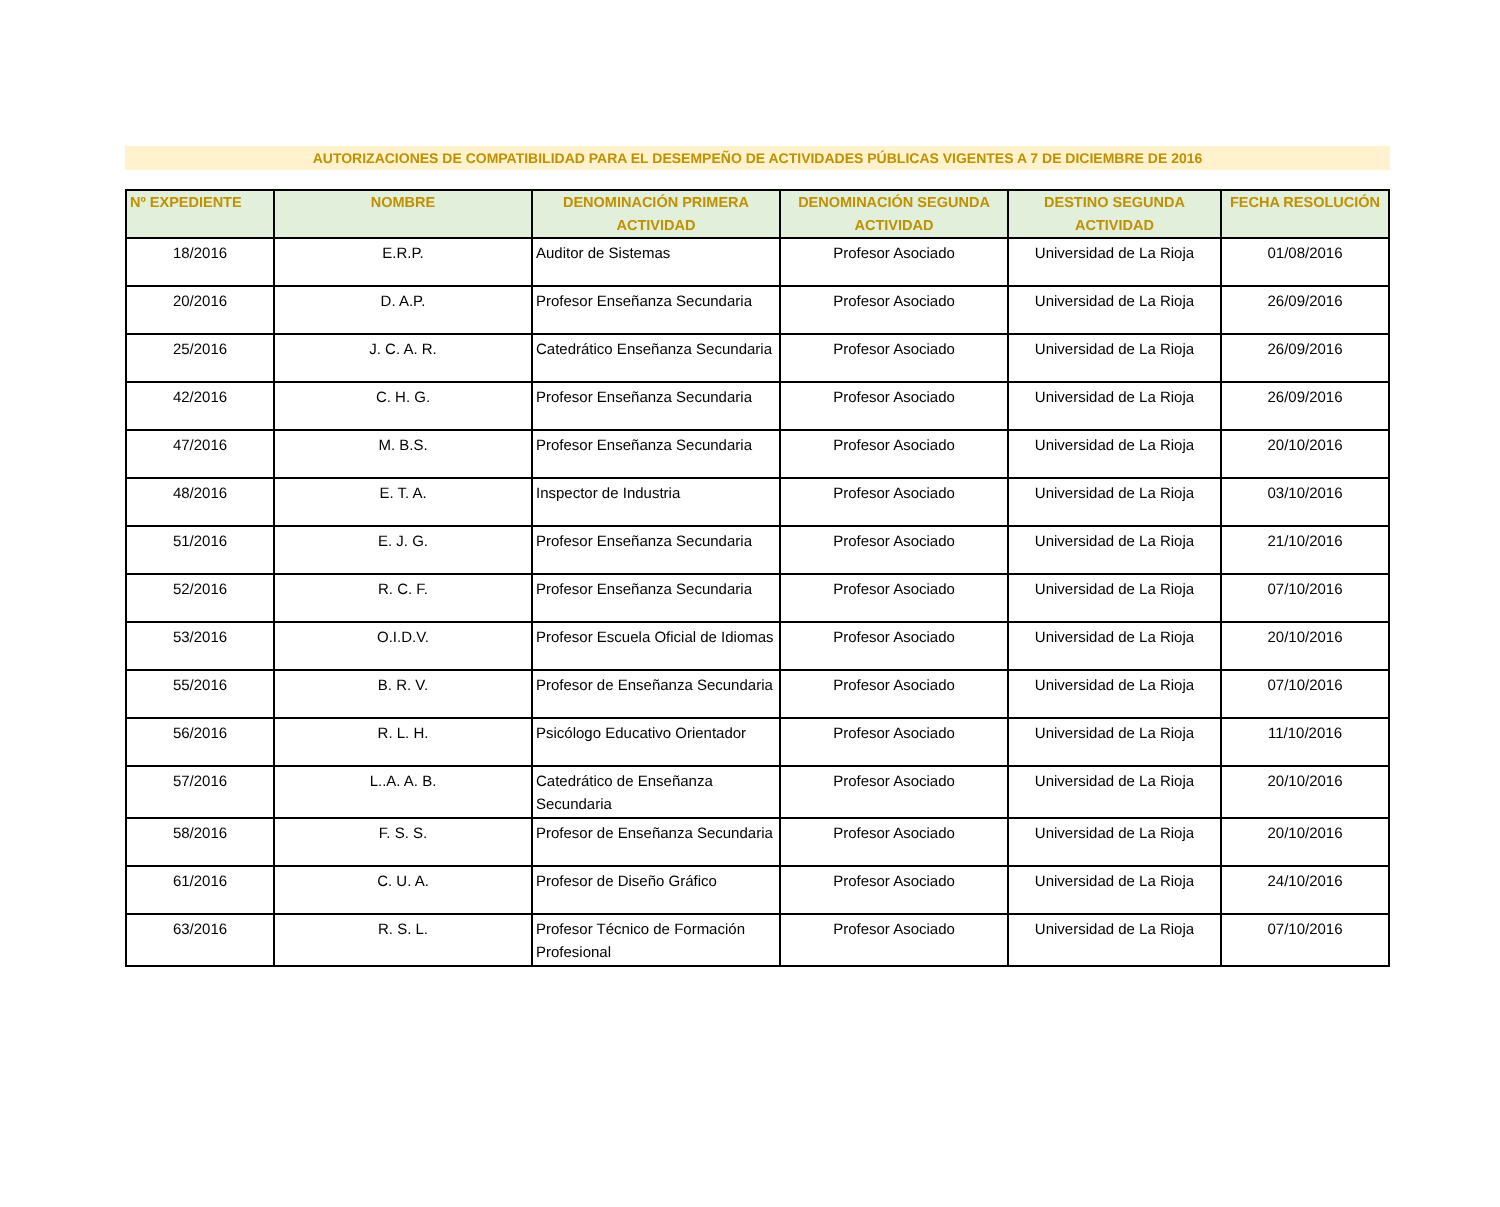AUTORIZACIONES DE COMPATIBILIDAD PARA EL DESEMPEÑO DE ACTIVIDADES PÚBLICAS VIGENTES A 7 DE DICIEMBRE DE 2016
| Nº EXPEDIENTE | NOMBRE | DENOMINACIÓN PRIMERA ACTIVIDAD | DENOMINACIÓN SEGUNDA ACTIVIDAD | DESTINO SEGUNDA ACTIVIDAD | FECHA RESOLUCIÓN |
| --- | --- | --- | --- | --- | --- |
| 18/2016 | E.R.P. | Auditor de Sistemas | Profesor Asociado | Universidad de La Rioja | 01/08/2016 |
| 20/2016 | D. A.P. | Profesor Enseñanza Secundaria | Profesor Asociado | Universidad de La Rioja | 26/09/2016 |
| 25/2016 | J. C. A. R. | Catedrático Enseñanza Secundaria | Profesor Asociado | Universidad de La Rioja | 26/09/2016 |
| 42/2016 | C. H. G. | Profesor Enseñanza Secundaria | Profesor Asociado | Universidad de La Rioja | 26/09/2016 |
| 47/2016 | M. B.S. | Profesor Enseñanza Secundaria | Profesor Asociado | Universidad de La Rioja | 20/10/2016 |
| 48/2016 | E. T. A. | Inspector de Industria | Profesor Asociado | Universidad de La Rioja | 03/10/2016 |
| 51/2016 | E. J. G. | Profesor Enseñanza Secundaria | Profesor Asociado | Universidad de La Rioja | 21/10/2016 |
| 52/2016 | R. C. F. | Profesor Enseñanza Secundaria | Profesor Asociado | Universidad de La Rioja | 07/10/2016 |
| 53/2016 | O.I.D.V. | Profesor Escuela Oficial de Idiomas | Profesor Asociado | Universidad de La Rioja | 20/10/2016 |
| 55/2016 | B. R. V. | Profesor de Enseñanza Secundaria | Profesor Asociado | Universidad de La Rioja | 07/10/2016 |
| 56/2016 | R. L. H. | Psicólogo Educativo Orientador | Profesor Asociado | Universidad de La Rioja | 11/10/2016 |
| 57/2016 | L..A. A. B. | Catedrático de Enseñanza Secundaria | Profesor Asociado | Universidad de La Rioja | 20/10/2016 |
| 58/2016 | F. S. S. | Profesor de Enseñanza Secundaria | Profesor Asociado | Universidad de La Rioja | 20/10/2016 |
| 61/2016 | C. U. A. | Profesor de Diseño Gráfico | Profesor Asociado | Universidad de La Rioja | 24/10/2016 |
| 63/2016 | R. S. L. | Profesor Técnico de Formación Profesional | Profesor Asociado | Universidad de La Rioja | 07/10/2016 |